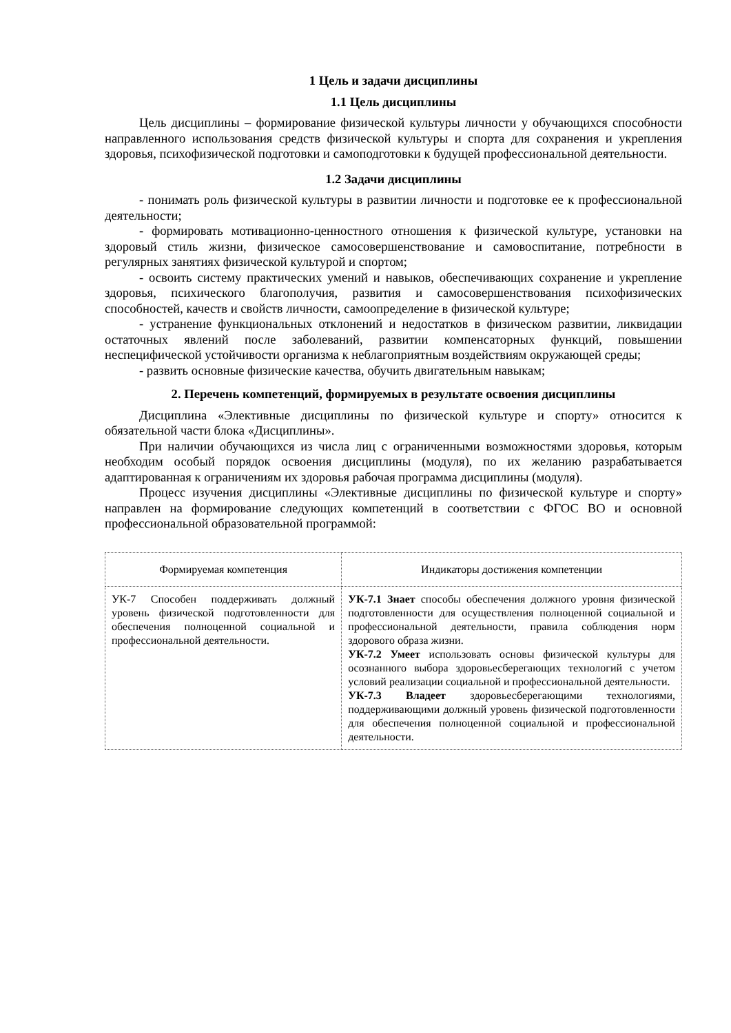1 Цель и задачи дисциплины
1.1 Цель дисциплины
Цель дисциплины – формирование физической культуры личности у обучающихся способности направленного использования средств физической культуры и спорта для сохранения и укрепления здоровья, психофизической подготовки и самоподготовки к будущей профессиональной деятельности.
1.2 Задачи дисциплины
- понимать роль физической культуры в развитии личности и подготовке ее к профессиональной деятельности;
- формировать мотивационно-ценностного отношения к физической культуре, установки на здоровый стиль жизни, физическое самосовершенствование и самовоспитание, потребности в регулярных занятиях физической культурой и спортом;
- освоить систему практических умений и навыков, обеспечивающих сохранение и укрепление здоровья, психического благополучия, развития и самосовершенствования психофизических способностей, качеств и свойств личности, самоопределение в физической культуре;
- устранение функциональных отклонений и недостатков в физическом развитии, ликвидации остаточных явлений после заболеваний, развитии компенсаторных функций, повышении неспецифической устойчивости организма к неблагоприятным воздействиям окружающей среды;
- развить основные физические качества, обучить двигательным навыкам;
2. Перечень компетенций, формируемых в результате освоения дисциплины
Дисциплина «Элективные дисциплины по физической культуре и спорту» относится к обязательной части блока «Дисциплины».
При наличии обучающихся из числа лиц с ограниченными возможностями здоровья, которым необходим особый порядок освоения дисциплины (модуля), по их желанию разрабатывается адаптированная к ограничениям их здоровья рабочая программа дисциплины (модуля).
Процесс изучения дисциплины «Элективные дисциплины по физической культуре и спорту» направлен на формирование следующих компетенций в соответствии с ФГОС ВО и основной профессиональной образовательной программой:
| Формируемая компетенция | Индикаторы достижения компетенции |
| --- | --- |
| УК-7 Способен поддерживать должный уровень физической подготовленности для обеспечения полноценной социальной и профессиональной деятельности. | УК-7.1 Знает способы обеспечения должного уровня физической подготовленности для осуществления полноценной социальной и профессиональной деятельности, правила соблюдения норм здорового образа жизни. УК-7.2 Умеет использовать основы физической культуры для осознанного выбора здоровьесберегающих технологий с учетом условий реализации социальной и профессиональной деятельности. УК-7.3 Владеет здоровьесберегающими технологиями, поддерживающими должный уровень физической подготовленности для обеспечения полноценной социальной и профессиональной деятельности. |